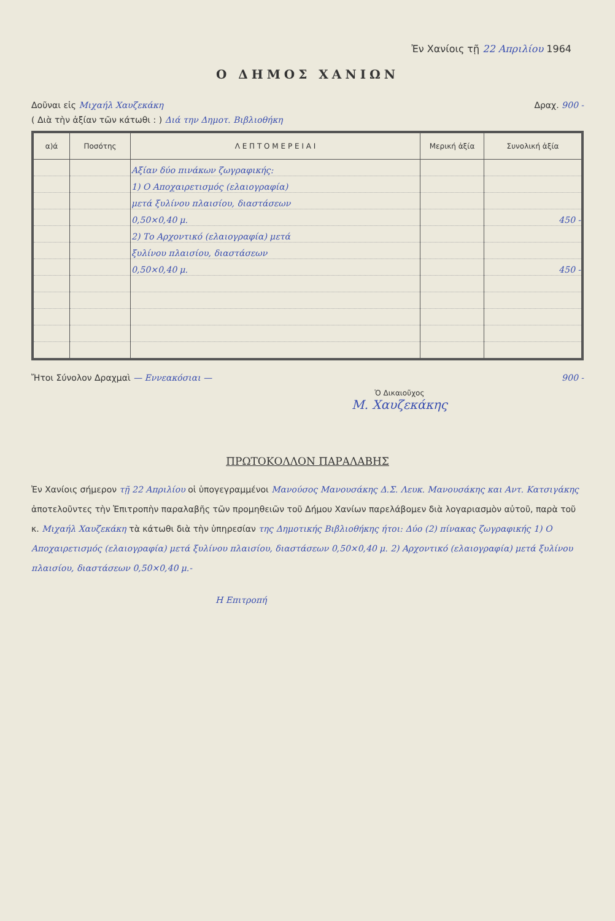Ἐν Χανίοις τῇ 22 Απριλίου 1964
Ο ΔΗΜΟΣ ΧΑΝΙΩΝ
Δοῦναι εἰς Μιχαήλ Χαυζεκάκη Δραχ. 900 -
( Διὰ τὴν ἀξίαν τῶν κάτωθι : ) Διά την Δημοτ. Βιβλιοθήκη
| α)ά | Ποσότης | Λ Ε Π Τ Ο Μ Ε Ρ Ε Ι Α Ι | Μερική ἀξία | Συνολική ἀξία |
| --- | --- | --- | --- | --- |
| | | Αξίαν δύο πινάκων ζωγραφικής: | | |
| | | 1) Ο Αποχαιρετισμός (ελαιογραφία) | | |
| | | μετά ξυλίνου πλαισίου, διαστάσεων | | |
| | | 0,50×0,40 μ. | | 450 - |
| | | 2) Το Αρχοντικό (ελαιογραφία) μετά | | |
| | | ξυλίνου πλαισίου, διαστάσεων | | |
| | | 0,50×0,40 μ. | | 450 - |
Ἤτοι Σύνολον Δραχμαὶ — Εννεακόσιαι — 900 -
Ὁ Δικαιοῦχος
Μ. Χαυζεκάκης
ΠΡΩΤΟΚΟΛΛΟΝ ΠΑΡΑΛΑΒΗΣ
Ἐν Χανίοις σήμερον τῇ 22 Απριλίου οἱ ὑπογεγραμμένοι Μανούσος Μανουσάκης Δ.Σ. Λευκ. Μανουσάκης και Αντ. Κατσιγάκης ἀποτελοῦντες τὴν Ἐπιτροπὴν παραλαβῆς τῶν προμηθειῶν τοῦ Δήμου Χανίων παρελάβομεν διὰ λογαριασμὸν αὐτοῦ, παρὰ τοῦ κ. Μιχαήλ Χαυζεκάκη τὰ κάτωθι διὰ τὴν ὑπηρεσίαν της Δημοτικής Βιβλιοθήκης ήτοι: Δύο (2) πίνακας ζωγραφικής 1) Ο Αποχαιρετισμός (ελαιογραφία) μετά ξυλίνου πλαισίου, διαστάσεων 0,50×0,40 μ. 2) Αρχοντικό (ελαιογραφία) μετά ξυλίνου πλαισίου, διαστάσεων 0,50×0,40 μ.-
Η Επιτροπή